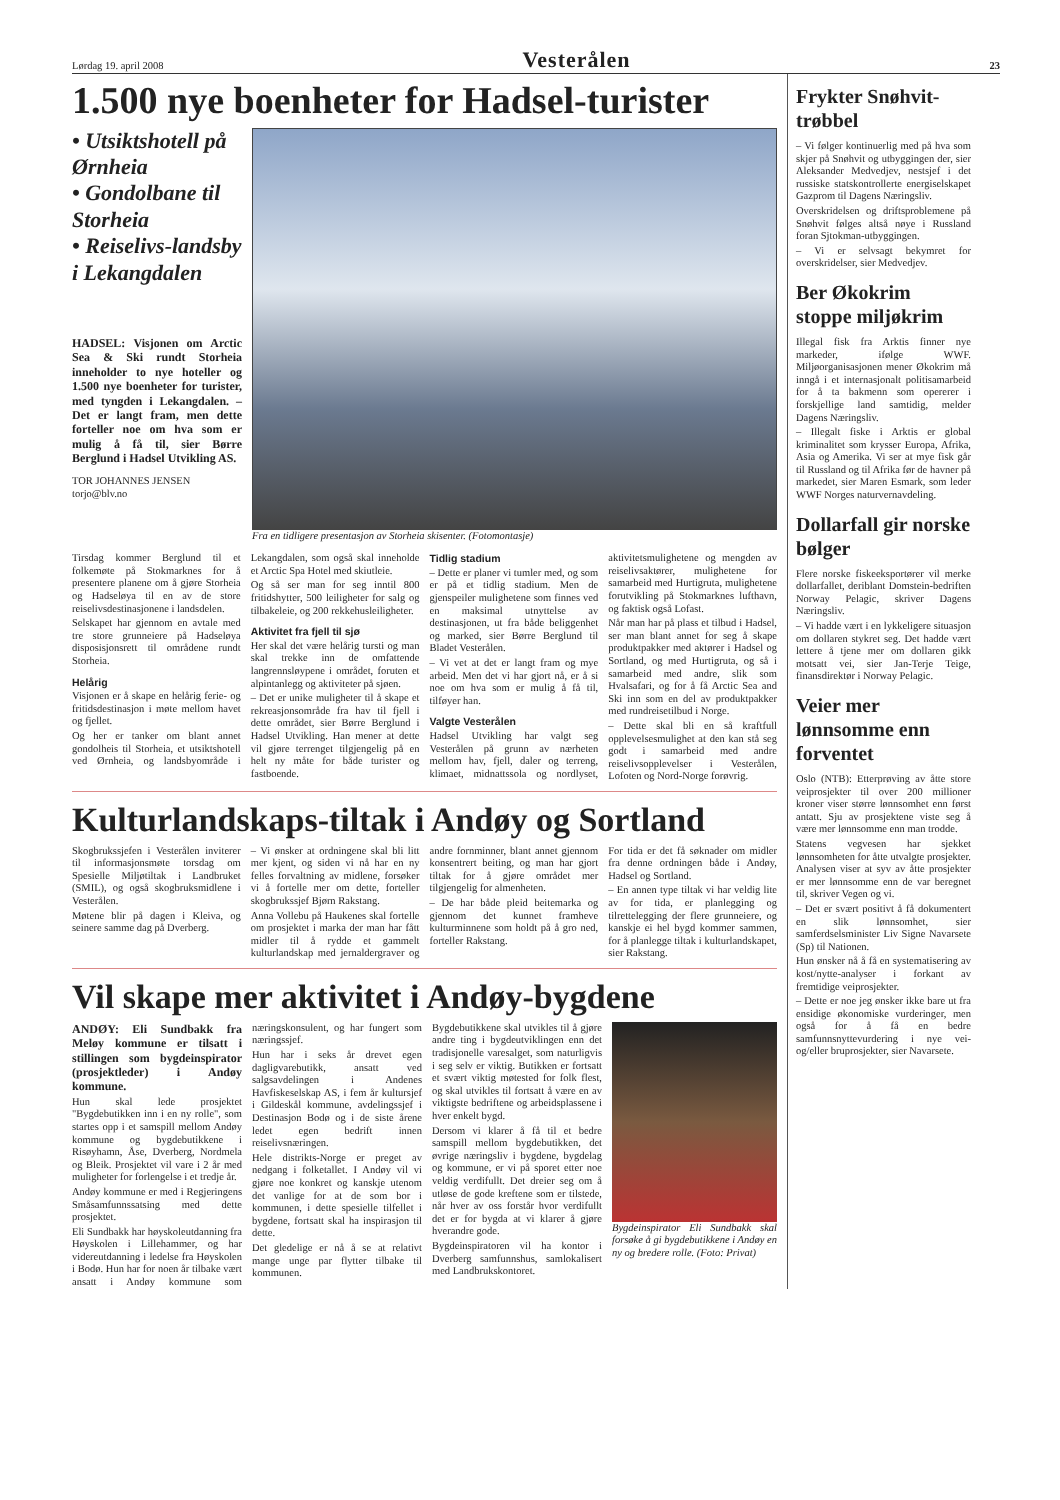Lørdag 19. april 2008 Vesterålen 23
1.500 nye boenheter for Hadsel-turister
• Utsiktshotell på Ørnheia
• Gondolbane til Storheia
• Reiselivs-landsby i Lekangdalen
HADSEL: Visjonen om Arctic Sea & Ski rundt Storheia inneholder to nye hoteller og 1.500 nye boenheter for turister, med tyngden i Lekangdalen. – Det er langt fram, men dette forteller noe om hva som er mulig å få til, sier Børre Berglund i Hadsel Utvikling AS.
TOR JOHANNES JENSEN
torjo@blv.no
Fra en tidligere presentasjon av Storheia skisenter. (Fotomontasje)
Tirsdag kommer Berglund til et folkemøte på Stokmarknes for å presentere planene om å gjøre Storheia og Hadseløya til en av de store reiselivsdestinasjonene i landsdelen.
Selskapet har gjennom en avtale med tre store grunneiere på Hadseløya disposisjonsrett til områdene rundt Storheia.
Helårig
Visjonen er å skape en helårig ferie- og fritidsdestinasjon i møte mellom havet og fjellet.
Og her er tanker om blant annet gondolheis til Storheia, et utsiktshotell ved Ørnheia, og landsbyområde i Lekangdalen, som også skal inneholde et Arctic Spa Hotel med skiutleie.
Og så ser man for seg inntil 800 fritidshytter, 500 leiligheter for salg og tilbakeleie, og 200 rekkehusleiligheter.
Aktivitet fra fjell til sjø
Her skal det være helårig tursti og man skal trekke inn de omfattende langrennsløypene i området, foruten et alpintanlegg og aktiviteter på sjøen.
– Det er unike muligheter til å skape et rekreasjonsområde fra hav til fjell i dette området, sier Børre Berglund i Hadsel Utvikling. Han mener at dette vil gjøre terrenget tilgjengelig på en helt ny måte for både turister og fastboende.
Tidlig stadium
– Dette er planer vi tumler med, og som er på et tidlig stadium. Men de gjenspeiler mulighetene som finnes ved en maksimal utnyttelse av destinasjonen, ut fra både beliggenhet og marked, sier Børre Berglund til Bladet Vesterålen.
– Vi vet at det er langt fram og mye arbeid. Men det vi har gjort nå, er å si noe om hva som er mulig å få til, tilføyer han.
Valgte Vesterålen
Hadsel Utvikling har valgt seg Vesterålen på grunn av nærheten mellom hav, fjell, daler og terreng, klimaet, midnattssola og nordlyset, aktivitetsmulighetene og mengden av reiselivsaktører, mulighetene for samarbeid med Hurtigruta, mulighetene forutvikling på Stokmarknes lufthavn, og faktisk også Lofast.
Når man har på plass et tilbud i Hadsel, ser man blant annet for seg å skape produktpakker med aktører i Hadsel og Sortland, og med Hurtigruta, og så i samarbeid med andre, slik som Hvalsafari, og for å få Arctic Sea and Ski inn som en del av produktpakker med rundreisetilbud i Norge.
– Dette skal bli en så kraftfull opplevelsesmulighet at den kan stå seg godt i samarbeid med andre reiselivsopplevelser i Vesterålen, Lofoten og Nord-Norge forøvrig.
Kulturlandskaps-tiltak i Andøy og Sortland
Skogbrukssjefen i Vesterålen inviterer til informasjonsmøte torsdag om Spesielle Miljøtiltak i Landbruket (SMIL), og også skogbruksmidlene i Vesterålen.
Møtene blir på dagen i Kleiva, og seinere samme dag på Dverberg.
– Vi ønsker at ordningene skal bli litt mer kjent, og siden vi nå har en ny felles forvaltning av midlene, forsøker vi å fortelle mer om dette, forteller skogbrukssjef Bjørn Rakstang.
Anna Vollebu på Haukenes skal fortelle om prosjektet i marka der man har fått midler til å rydde et gammelt kulturlandskap med jernaldergraver og andre fornminner, blant annet gjennom konsentrert beiting, og man har gjort tiltak for å gjøre området mer tilgjengelig for almenheten.
– De har både pleid beitemarka og gjennom det kunnet framheve kulturminnene som holdt på å gro ned, forteller Rakstang.
For tida er det få søknader om midler fra denne ordningen både i Andøy, Hadsel og Sortland.
– En annen type tiltak vi har veldig lite av for tida, er planlegging og tilrettelegging der flere grunneiere, og kanskje ei hel bygd kommer sammen, for å planlegge tiltak i kulturlandskapet, sier Rakstang.
Vil skape mer aktivitet i Andøy-bygdene
ANDØY: Eli Sundbakk fra Meløy kommune er tilsatt i stillingen som bygdeinspirator (prosjektleder) i Andøy kommune.
Hun skal lede prosjektet "Bygdebutikken inn i en ny rolle", som startes opp i et samspill mellom Andøy kommune og bygdebutikkene i Risøyhamn, Åse, Dverberg, Nordmela og Bleik. Prosjektet vil vare i 2 år med muligheter for forlengelse i et tredje år.
Andøy kommune er med i Regjeringens Småsamfunnssatsing med dette prosjektet.
Eli Sundbakk har høyskoleutdanning fra Høyskolen i Lillehammer, og har videreutdanning i ledelse fra Høyskolen i Bodø. Hun har for noen år tilbake vært ansatt i Andøy kommune som næringskonsulent, og har fungert som næringssjef.
Hun har i seks år drevet egen dagligvarebutikk, ansatt ved salgsavdelingen i Andenes Havfiskeselskap AS, i fem år kultursjef i Gildeskål kommune, avdelingssjef i Destinasjon Bodø og i de siste årene ledet egen bedrift innen reiselivsnæringen.
Hele distrikts-Norge er preget av nedgang i folketallet. I Andøy vil vi gjøre noe konkret og kanskje utenom det vanlige for at de som bor i kommunen, i dette spesielle tilfellet i bygdene, fortsatt skal ha inspirasjon til dette.
Det gledelige er nå å se at relativt mange unge par flytter tilbake til kommunen.
Bygdebutikkene skal utvikles til å gjøre andre ting i bygdeutviklingen enn det tradisjonelle varesalget, som naturligvis i seg selv er viktig. Butikken er fortsatt et svært viktig møtested for folk flest, og skal utvikles til fortsatt å være en av viktigste bedriftene og arbeidsplassene i hver enkelt bygd.
Dersom vi klarer å få til et bedre samspill mellom bygdebutikken, det øvrige næringsliv i bygdene, bygdelag og kommune, er vi på sporet etter noe veldig verdifullt. Det dreier seg om å utløse de gode kreftene som er tilstede, når hver av oss forstår hvor verdifullt det er for bygda at vi klarer å gjøre hverandre gode.
Bygdeinspiratoren vil ha kontor i Dverberg samfunnshus, samlokalisert med Landbrukskontoret.
Bygdeinspirator Eli Sundbakk skal forsøke å gi bygdebutikkene i Andøy en ny og bredere rolle. (Foto: Privat)
Frykter Snøhvit-trøbbel
– Vi følger kontinuerlig med på hva som skjer på Snøhvit og utbyggingen der, sier Aleksander Medvedjev, nestsjef i det russiske statskontrollerte energiselskapet Gazprom til Dagens Næringsliv.
Overskridelsen og driftsproblemene på Snøhvit følges altså nøye i Russland foran Sjtokman-utbyggingen.
– Vi er selvsagt bekymret for overskridelser, sier Medvedjev.
Ber Økokrim stoppe miljøkrim
Illegal fisk fra Arktis finner nye markeder, ifølge WWF. Miljøorganisasjonen mener Økokrim må inngå i et internasjonalt politisamarbeid for å ta bakmenn som opererer i forskjellige land samtidig, melder Dagens Næringsliv.
– Illegalt fiske i Arktis er global kriminalitet som krysser Europa, Afrika, Asia og Amerika. Vi ser at mye fisk går til Russland og til Afrika før de havner på markedet, sier Maren Esmark, som leder WWF Norges naturvernavdeling.
Dollarfall gir norske bølger
Flere norske fiskeeksportører vil merke dollarfallet, deriblant Domstein-bedriften Norway Pelagic, skriver Dagens Næringsliv.
– Vi hadde vært i en lykkeligere situasjon om dollaren stykret seg. Det hadde vært lettere å tjene mer om dollaren gikk motsatt vei, sier Jan-Terje Teige, finansdirektør i Norway Pelagic.
Veier mer lønnsomme enn forventet
Oslo (NTB): Etterprøving av åtte store veiprosjekter til over 200 millioner kroner viser større lønnsomhet enn først antatt. Sju av prosjektene viste seg å være mer lønnsomme enn man trodde.
Statens vegvesen har sjekket lønnsomheten for åtte utvalgte prosjekter. Analysen viser at syv av åtte prosjekter er mer lønnsomme enn de var beregnet til, skriver Vegen og vi.
– Det er svært positivt å få dokumentert en slik lønnsomhet, sier samferdselsminister Liv Signe Navarsete (Sp) til Nationen.
Hun ønsker nå å få en systematisering av kost/nytte-analyser i forkant av fremtidige veiprosjekter.
– Dette er noe jeg ønsker ikke bare ut fra ensidige økonomiske vurderinger, men også for å få en bedre samfunnsnyttevurdering i nye vei- og/eller bruprosjekter, sier Navarsete.